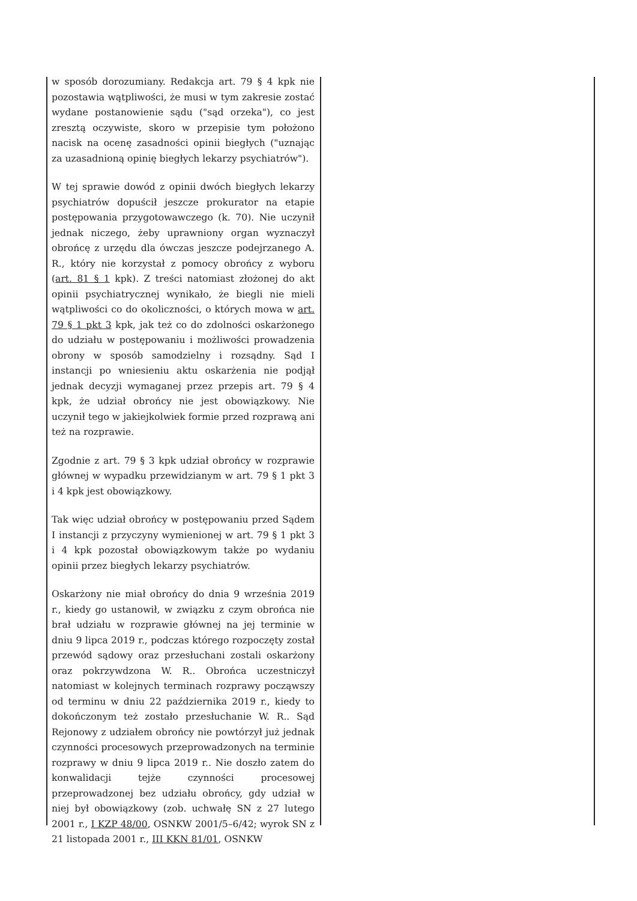w sposób dorozumiany. Redakcja art. 79 § 4 kpk nie pozostawia wątpliwości, że musi w tym zakresie zostać wydane postanowienie sądu ("sąd orzeka"), co jest zresztą oczywiste, skoro w przepisie tym położono nacisk na ocenę zasadności opinii biegłych ("uznając za uzasadnioną opinię biegłych lekarzy psychiatrów").
W tej sprawie dowód z opinii dwóch biegłych lekarzy psychiatrów dopuścił jeszcze prokurator na etapie postępowania przygotowawczego (k. 70). Nie uczynił jednak niczego, żeby uprawniony organ wyznaczył obrońcę z urzędu dla ówczas jeszcze podejrzanego A. R., który nie korzystał z pomocy obrońcy z wyboru (art. 81 § 1 kpk). Z treści natomiast złożonej do akt opinii psychiatrycznej wynikało, że biegli nie mieli wątpliwości co do okoliczności, o których mowa w art. 79 § 1 pkt 3 kpk, jak też co do zdolności oskarżonego do udziału w postępowaniu i możliwości prowadzenia obrony w sposób samodzielny i rozsądny. Sąd I instancji po wniesieniu aktu oskarżenia nie podjął jednak decyzji wymaganej przez przepis art. 79 § 4 kpk, że udział obrońcy nie jest obowiązkowy. Nie uczynił tego w jakiejkolwiek formie przed rozprawą ani też na rozprawie.
Zgodnie z art. 79 § 3 kpk udział obrońcy w rozprawie głównej w wypadku przewidzianym w art. 79 § 1 pkt 3 i 4 kpk jest obowiązkowy.
Tak więc udział obrońcy w postępowaniu przed Sądem I instancji z przyczyny wymienionej w art. 79 § 1 pkt 3 i 4 kpk pozostał obowiązkowym także po wydaniu opinii przez biegłych lekarzy psychiatrów.
Oskarżony nie miał obrońcy do dnia 9 września 2019 r., kiedy go ustanowił, w związku z czym obrońca nie brał udziału w rozprawie głównej na jej terminie w dniu 9 lipca 2019 r., podczas którego rozpoczęty został przewód sądowy oraz przesłuchani zostali oskarżony oraz pokrzywdzona W. R.. Obrońca uczestniczył natomiast w kolejnych terminach rozprawy począwszy od terminu w dniu 22 października 2019 r., kiedy to dokończonym też zostało przesłuchanie W. R.. Sąd Rejonowy z udziałem obrońcy nie powtórzył już jednak czynności procesowych przeprowadzonych na terminie rozprawy w dniu 9 lipca 2019 r.. Nie doszło zatem do konwalidacji tejże czynności procesowej przeprowadzonej bez udziału obrońcy, gdy udział w niej był obowiązkowy (zob. uchwałę SN z 27 lutego 2001 r., I KZP 48/00, OSNKW 2001/5–6/42; wyrok SN z 21 listopada 2001 r., III KKN 81/01, OSNKW